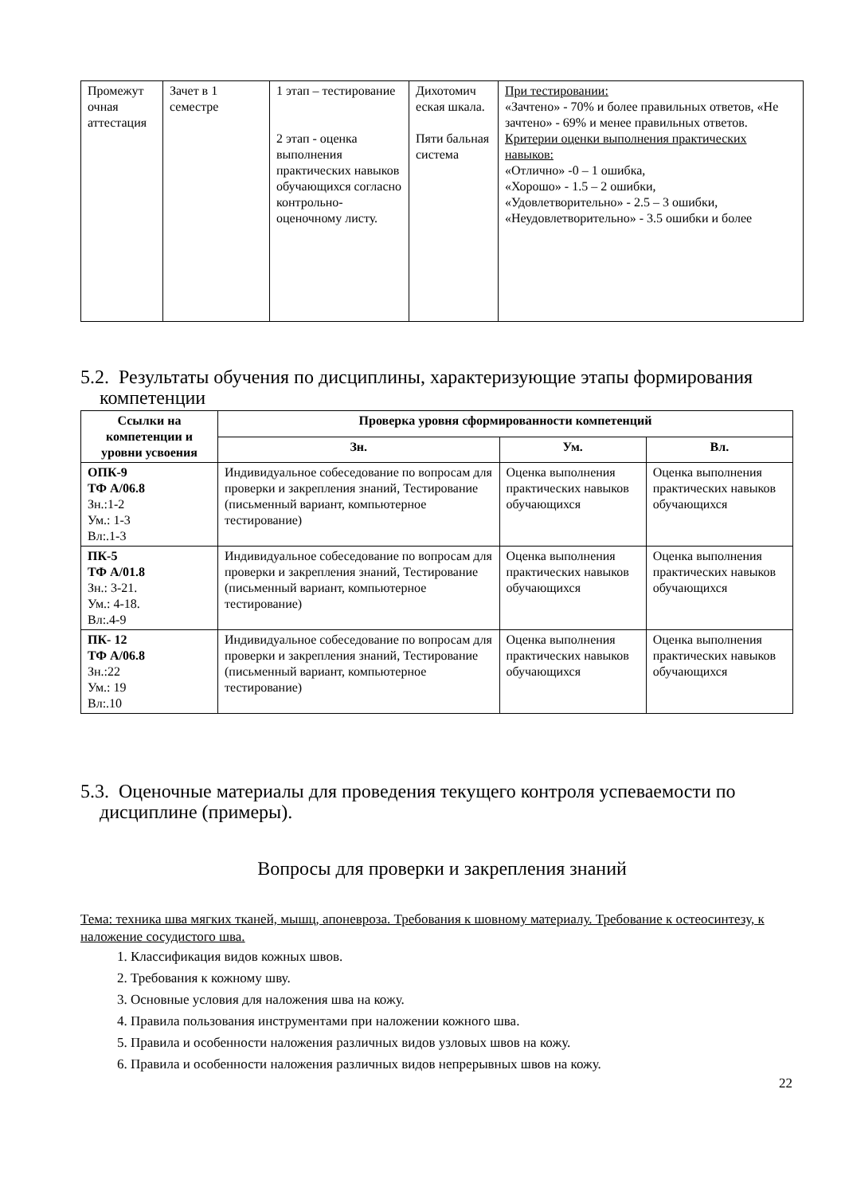| Промежут очная аттестация | Зачет в 1 семестре | 1 этап – тестирование 2 этап - оценка выполнения практических навыков обучающихся согласно контрольно-оценочному листу. | Дихотомич еская шкала. Пяти бальная система | При тестировании: «Зачтено» - 70% и более правильных ответов, «Не зачтено» - 69% и менее правильных ответов. Критерии оценки выполнения практических навыков: «Отлично» -0 – 1 ошибка, «Хорошо» - 1.5 – 2 ошибки, «Удовлетворительно» - 2.5 – 3 ошибки, «Неудовлетворительно» - 3.5 ошибки и более |
5.2. Результаты обучения по дисциплины, характеризующие этапы формирования
компетенции
| Ссылки на компетенции и уровни усвоения | Проверка уровня сформированности компетенций | | |
| --- | --- | --- | --- |
| | Зн. | Ум. | Вл. |
| ОПК-9 ТФ А/06.8 Зн.:1-2 Ум.: 1-3 Вл:.1-3 | Индивидуальное собеседование по вопросам для проверки и закрепления знаний, Тестирование (письменный вариант, компьютерное тестирование) | Оценка выполнения практических навыков обучающихся | Оценка выполнения практических навыков обучающихся |
| ПК-5 ТФ А/01.8 Зн.: 3-21. Ум.: 4-18. Вл:.4-9 | Индивидуальное собеседование по вопросам для проверки и закрепления знаний, Тестирование (письменный вариант, компьютерное тестирование) | Оценка выполнения практических навыков обучающихся | Оценка выполнения практических навыков обучающихся |
| ПК- 12 ТФ А/06.8 Зн.:22 Ум.: 19 Вл:.10 | Индивидуальное собеседование по вопросам для проверки и закрепления знаний, Тестирование (письменный вариант, компьютерное тестирование) | Оценка выполнения практических навыков обучающихся | Оценка выполнения практических навыков обучающихся |
5.3. Оценочные материалы для проведения текущего контроля успеваемости по
дисциплине (примеры).
Вопросы для проверки и закрепления знаний
Тема: техника шва мягких тканей, мышц, апоневроза. Требования к шовному материалу. Требование к остеосинтезу, к наложение сосудистого шва.
1. Классификация видов кожных швов.
2. Требования к кожному шву.
3. Основные условия для наложения шва на кожу.
4. Правила пользования инструментами при наложении кожного шва.
5. Правила и особенности наложения различных видов узловых швов на кожу.
6. Правила и особенности наложения различных видов непрерывных швов на кожу.
22